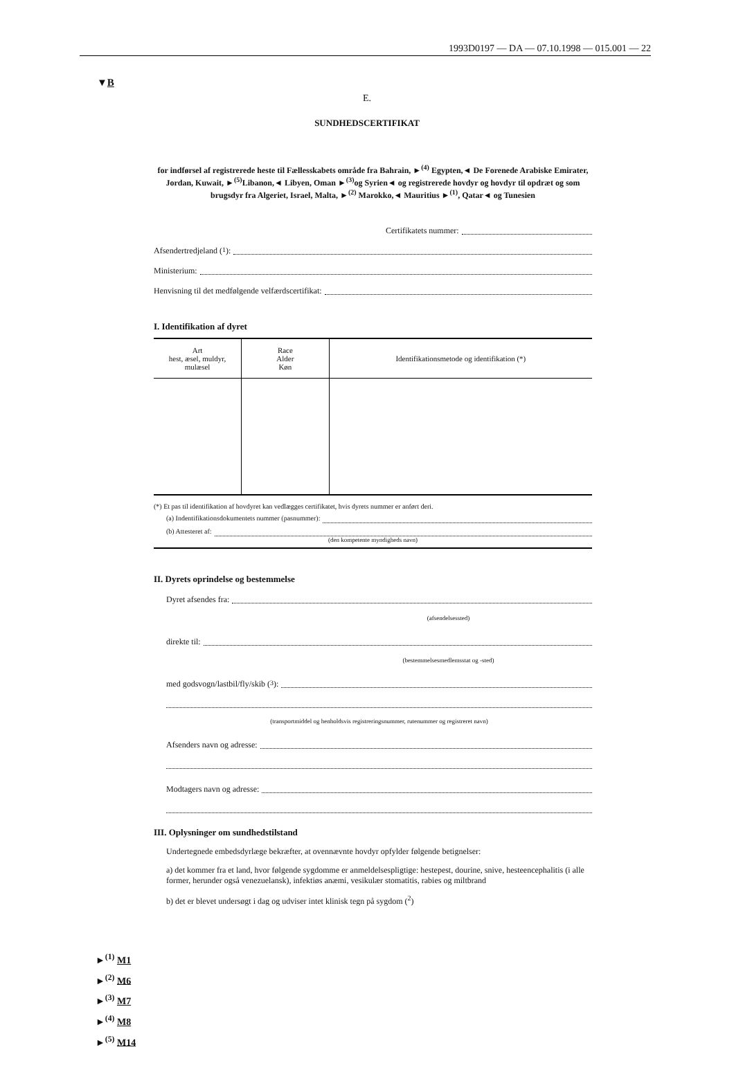1993D0197 — DA — 07.10.1998 — 015.001 — 22
▼B
E.
SUNDHEDSCERTIFIKAT
for indførsel af registrerede heste til Fællesskabets område fra Bahrain, ►<sup>(4)</sup> Egypten,◄ De Forenede Arabiske Emirater, Jordan, Kuwait, ►<sup>(5)</sup>Libanon,◄ Libyen, Oman ►<sup>(3)</sup>og Syrien◄ og registrerede hovdyr og hovdyr til opdræt og som brugsdyr fra Algeriet, Israel, Malta, ►<sup>(2)</sup> Marokko,◄ Mauritius ►<sup>(1)</sup>, Qatar◄ og Tunesien
Certifikatets nummer:
Afsendertredjeland (<sup>1</sup>):
Ministerium:
Henvisning til det medfølgende velfærdscertifikat:
I. Identifikation af dyret
| Art hest, æsel, muldyr, mulæsel | Race Alder Køn | Identifikationsmetode og identifikation (*) |
| --- | --- | --- |
(*) Et pas til identifikation af hovdyret kan vedlægges certifikatet, hvis dyrets nummer er anført deri.
(a) Indentifikationsdokumentets nummer (pasnummer):
(b) Attesteret af:
(den kompetente myndigheds navn)
II. Dyrets oprindelse og bestemmelse
Dyret afsendes fra:
(afsendelsessted)
direkte til:
(bestemmelsesmedlemsstat og -sted)
med godsvogn/lastbil/fly/skib (<sup>3</sup>):
(transportmiddel og henholdsvis registreringsnummer, rutenummer og registreret navn)
Afsenders navn og adresse:
Modtagers navn og adresse:
III. Oplysninger om sundhedstilstand
Undertegnede embedsdyrlæge bekræfter, at ovennævnte hovdyr opfylder følgende betignelser:
a) det kommer fra et land, hvor følgende sygdomme er anmeldelsespligtige: hestepest, dourine, snive, hesteencephalitis (i alle former, herunder også venezuelansk), infektiøs anæmi, vesikulær stomatitis, rabies og miltbrand
b) det er blevet undersøgt i dag og udviser intet klinisk tegn på sygdom (<sup>2</sup>)
►<sup>(1)</sup> M1
►<sup>(2)</sup> M6
►<sup>(3)</sup> M7
►<sup>(4)</sup> M8
►<sup>(5)</sup> M14